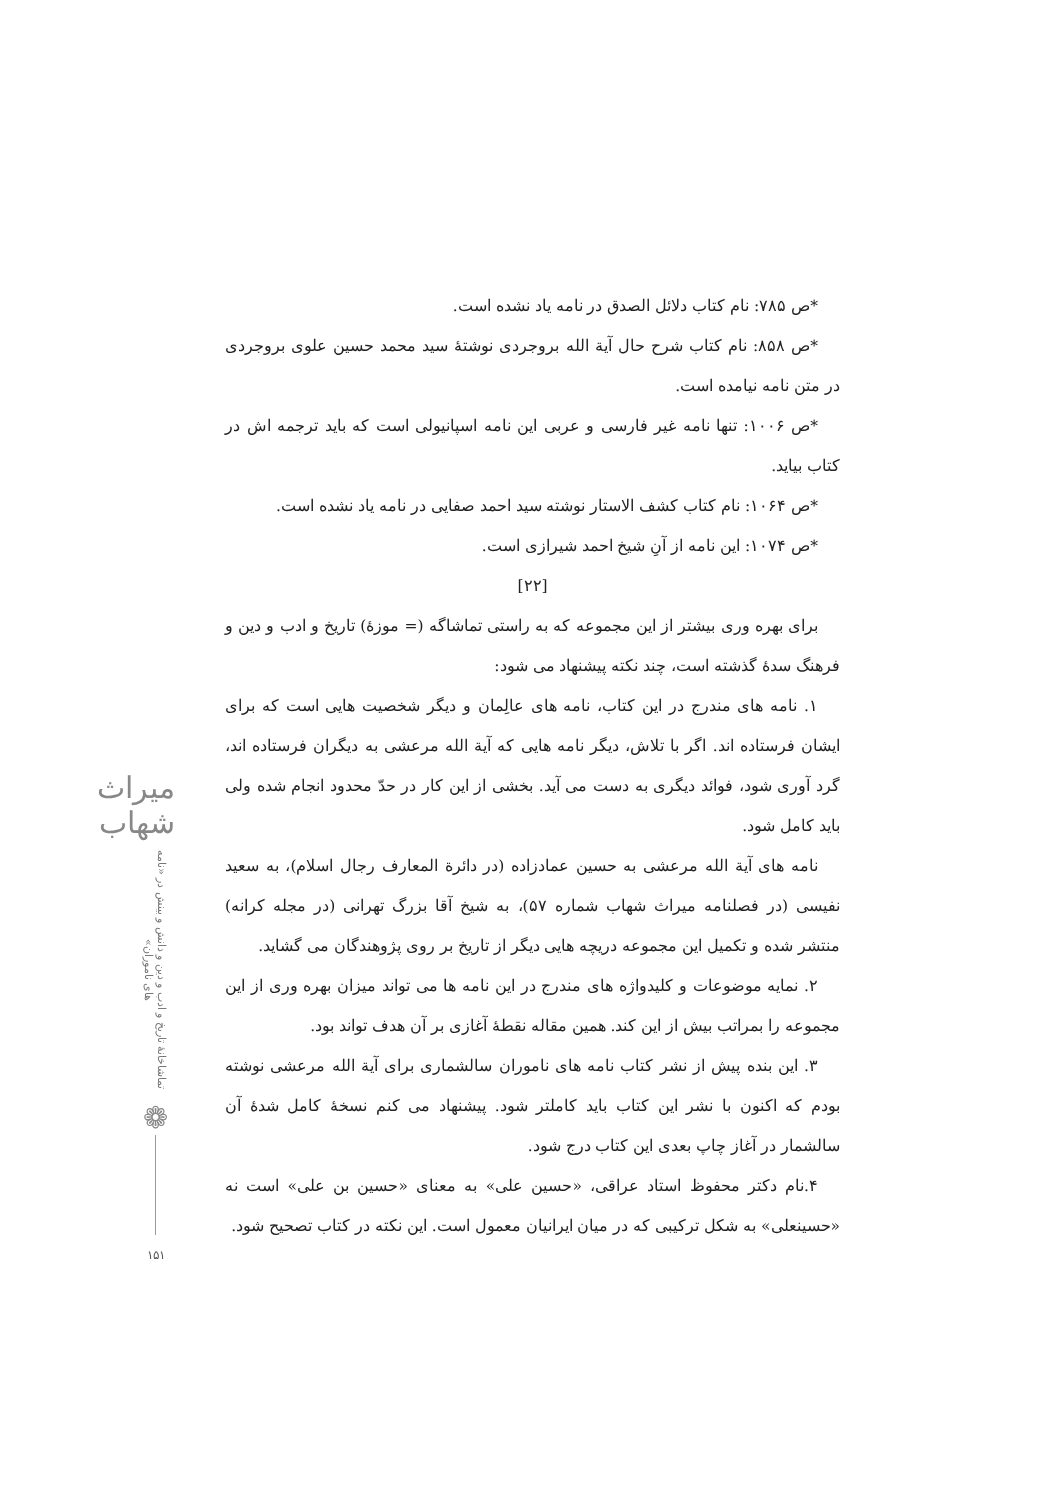*ص ۷۸۵: نام کتاب دلائل الصدق در نامه یاد نشده است.
*ص ۸۵۸: نام کتاب شرح حال آیة الله بروجردی نوشتۀ سید محمد حسین علوی بروجردی در متن نامه نیامده است.
*ص ۱۰۰۶: تنها نامه غیر فارسی و عربی این نامه اسپانیولی است که باید ترجمه اش در کتاب بیاید.
*ص ۱۰۶۴: نام کتاب کشف الاستار نوشته سید احمد صفایی در نامه یاد نشده است.
*ص ۱۰۷۴: این نامه از آنِ شیخ احمد شیرازی است.
[۲۲]
برای بهره وری بیشتر از این مجموعه که به راستی تماشاگه (= موزۀ) تاریخ و ادب و دین و فرهنگ سدۀ گذشته است، چند نکته پیشنهاد می شود:
۱. نامه های مندرج در این کتاب، نامه های عالِمان و دیگر شخصیت هایی است که برای ایشان فرستاده اند. اگر با تلاش، دیگر نامه هایی که آیة الله مرعشی به دیگران فرستاده اند، گرد آوری شود، فوائد دیگری به دست می آید. بخشی از این کار در حدّ محدود انجام شده ولی باید کامل شود.
نامه های آیة الله مرعشی به حسین عمادزاده (در دائرة المعارف رجال اسلام)، به سعید نفیسی (در فصلنامه میراث شهاب شماره ۵۷)، به شیخ آقا بزرگ تهرانی (در مجله کرانه) منتشر شده و تکمیل این مجموعه دریچه هایی دیگر از تاریخ بر روی پژوهندگان می گشاید.
۲. نمایه موضوعات و کلیدواژه های مندرج در این نامه ها می تواند میزان بهره وری از این مجموعه را بمراتب بیش از این کند. همین مقاله نقطۀ آغازی بر آن هدف تواند بود.
۳. این بنده پیش از نشر کتاب نامه های ناموران سالشماری برای آیة الله مرعشی نوشته بودم که اکنون با نشر این کتاب باید کاملتر شود. پیشنهاد می کنم نسخۀ کامل شدۀ آن سالشمار در آغاز چاپ بعدی این کتاب درج شود.
۴.نام دکتر محفوظ استاد عراقی، «حسین علی» به معنای «حسین بن علی» است نه «حسینعلی» به شکل ترکیبی که در میان ایرانیان معمول است. این نکته در کتاب تصحیح شود.
میراث شهاب
تماشاخانۀ تاریخ و ادب و دین و دانش و بینش در «نامه های ناموران»
❁
۱۵۱